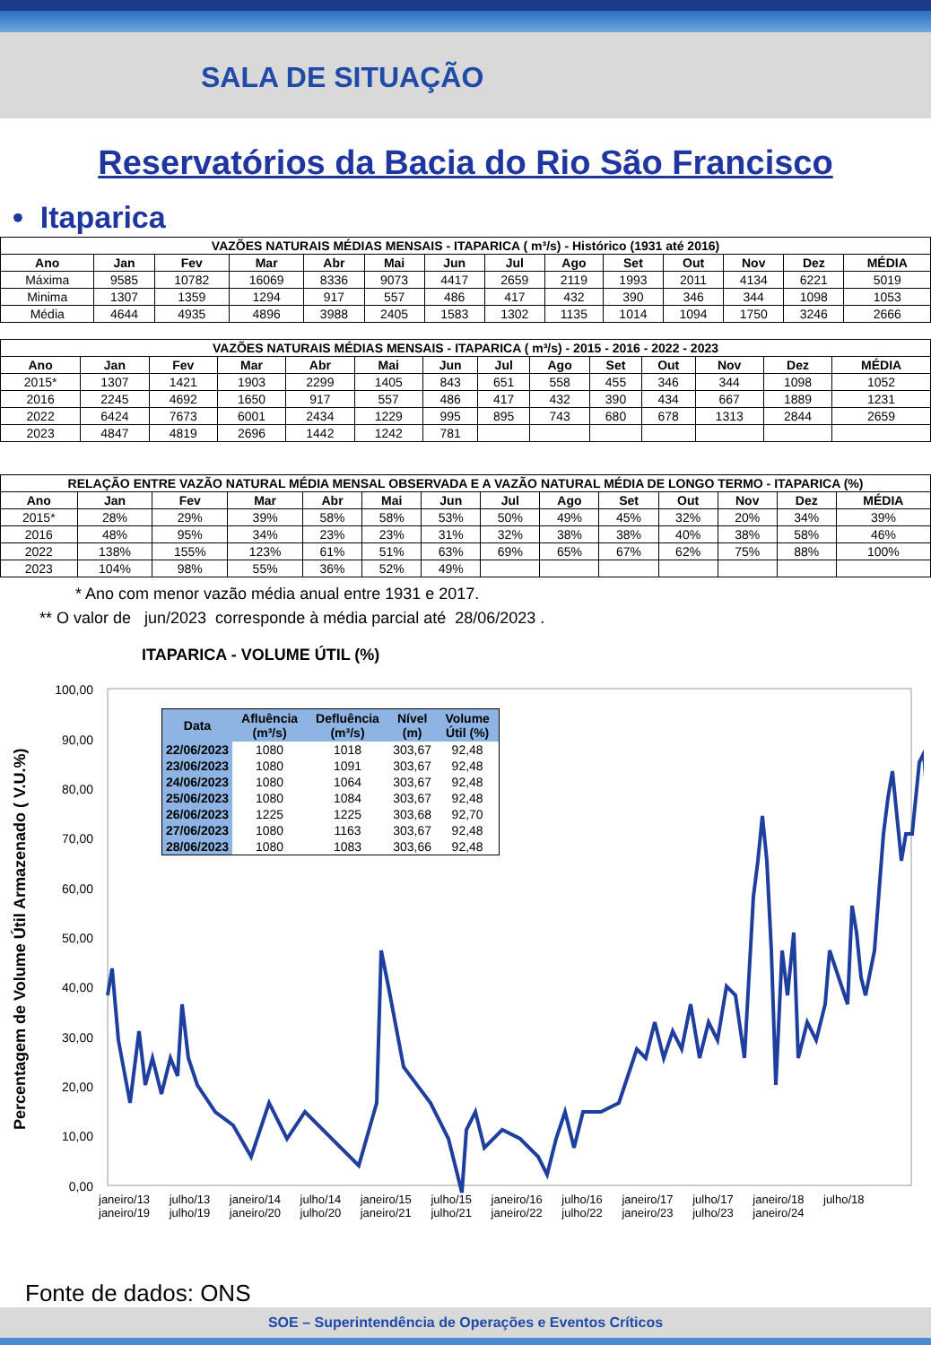SALA DE SITUAÇÃO
Reservatórios da Bacia do Rio São Francisco
• Itaparica
| VAZÕES NATURAIS MÉDIAS MENSAIS - ITAPARICA ( m³/s) - Histórico (1931 até 2016) | | | | | | | | | | | | | |
| --- | --- | --- | --- | --- | --- | --- | --- | --- | --- | --- | --- | --- | --- |
| Ano | Jan | Fev | Mar | Abr | Mai | Jun | Jul | Ago | Set | Out | Nov | Dez | MÉDIA |
| Máxima | 9585 | 10782 | 16069 | 8336 | 9073 | 4417 | 2659 | 2119 | 1993 | 2011 | 4134 | 6221 | 5019 |
| Minima | 1307 | 1359 | 1294 | 917 | 557 | 486 | 417 | 432 | 390 | 346 | 344 | 1098 | 1053 |
| Média | 4644 | 4935 | 4896 | 3988 | 2405 | 1583 | 1302 | 1135 | 1014 | 1094 | 1750 | 3246 | 2666 |
| VAZÕES NATURAIS MÉDIAS MENSAIS - ITAPARICA ( m³/s) - 2015 - 2016 - 2022 - 2023 | | | | | | | | | | | | | |
| --- | --- | --- | --- | --- | --- | --- | --- | --- | --- | --- | --- | --- | --- |
| Ano | Jan | Fev | Mar | Abr | Mai | Jun | Jul | Ago | Set | Out | Nov | Dez | MÉDIA |
| 2015* | 1307 | 1421 | 1903 | 2299 | 1405 | 843 | 651 | 558 | 455 | 346 | 344 | 1098 | 1052 |
| 2016 | 2245 | 4692 | 1650 | 917 | 557 | 486 | 417 | 432 | 390 | 434 | 667 | 1889 | 1231 |
| 2022 | 6424 | 7673 | 6001 | 2434 | 1229 | 995 | 895 | 743 | 680 | 678 | 1313 | 2844 | 2659 |
| 2023 | 4847 | 4819 | 2696 | 1442 | 1242 | 781 | | | | | | | |
| RELAÇÃO ENTRE VAZÃO NATURAL MÉDIA MENSAL OBSERVADA E A VAZÃO NATURAL MÉDIA DE LONGO TERMO - ITAPARICA (%) | | | | | | | | | | | | | |
| --- | --- | --- | --- | --- | --- | --- | --- | --- | --- | --- | --- | --- | --- |
| Ano | Jan | Fev | Mar | Abr | Mai | Jun | Jul | Ago | Set | Out | Nov | Dez | MÉDIA |
| 2015* | 28% | 29% | 39% | 58% | 58% | 53% | 50% | 49% | 45% | 32% | 20% | 34% | 39% |
| 2016 | 48% | 95% | 34% | 23% | 23% | 31% | 32% | 38% | 38% | 40% | 38% | 58% | 46% |
| 2022 | 138% | 155% | 123% | 61% | 51% | 63% | 69% | 65% | 67% | 62% | 75% | 88% | 100% |
| 2023 | 104% | 98% | 55% | 36% | 52% | 49% | | | | | | | |
* Ano com menor vazão média anual entre 1931 e 2017.
** O valor de jun/2023 corresponde à média parcial até 28/06/2023 .
ITAPARICA - VOLUME ÚTIL (%)
Percentagem de Volume Útil Armazenado ( V.U.%)
100,00
90,00
80,00
70,00
60,00
50,00
40,00
30,00
20,00
10,00
0,00
| Data | Afluência (m³/s) | Defluência (m³/s) | Nível (m) | Volume Útil (%) |
| --- | --- | --- | --- | --- |
| 22/06/2023 | 1080 | 1018 | 303,67 | 92,48 |
| 23/06/2023 | 1080 | 1091 | 303,67 | 92,48 |
| 24/06/2023 | 1080 | 1064 | 303,67 | 92,48 |
| 25/06/2023 | 1080 | 1084 | 303,67 | 92,48 |
| 26/06/2023 | 1225 | 1225 | 303,68 | 92,70 |
| 27/06/2023 | 1080 | 1163 | 303,67 | 92,48 |
| 28/06/2023 | 1080 | 1083 | 303,66 | 92,48 |
janeiro/13 julho/13 janeiro/14 julho/14 janeiro/15 julho/15 janeiro/16 julho/16 janeiro/17 julho/17 janeiro/18 julho/18 janeiro/19 julho/19 janeiro/20 julho/20 janeiro/21 julho/21 janeiro/22 julho/22 janeiro/23 julho/23 janeiro/24
Fonte de dados: ONS
SOE – Superintendência de Operações e Eventos Críticos